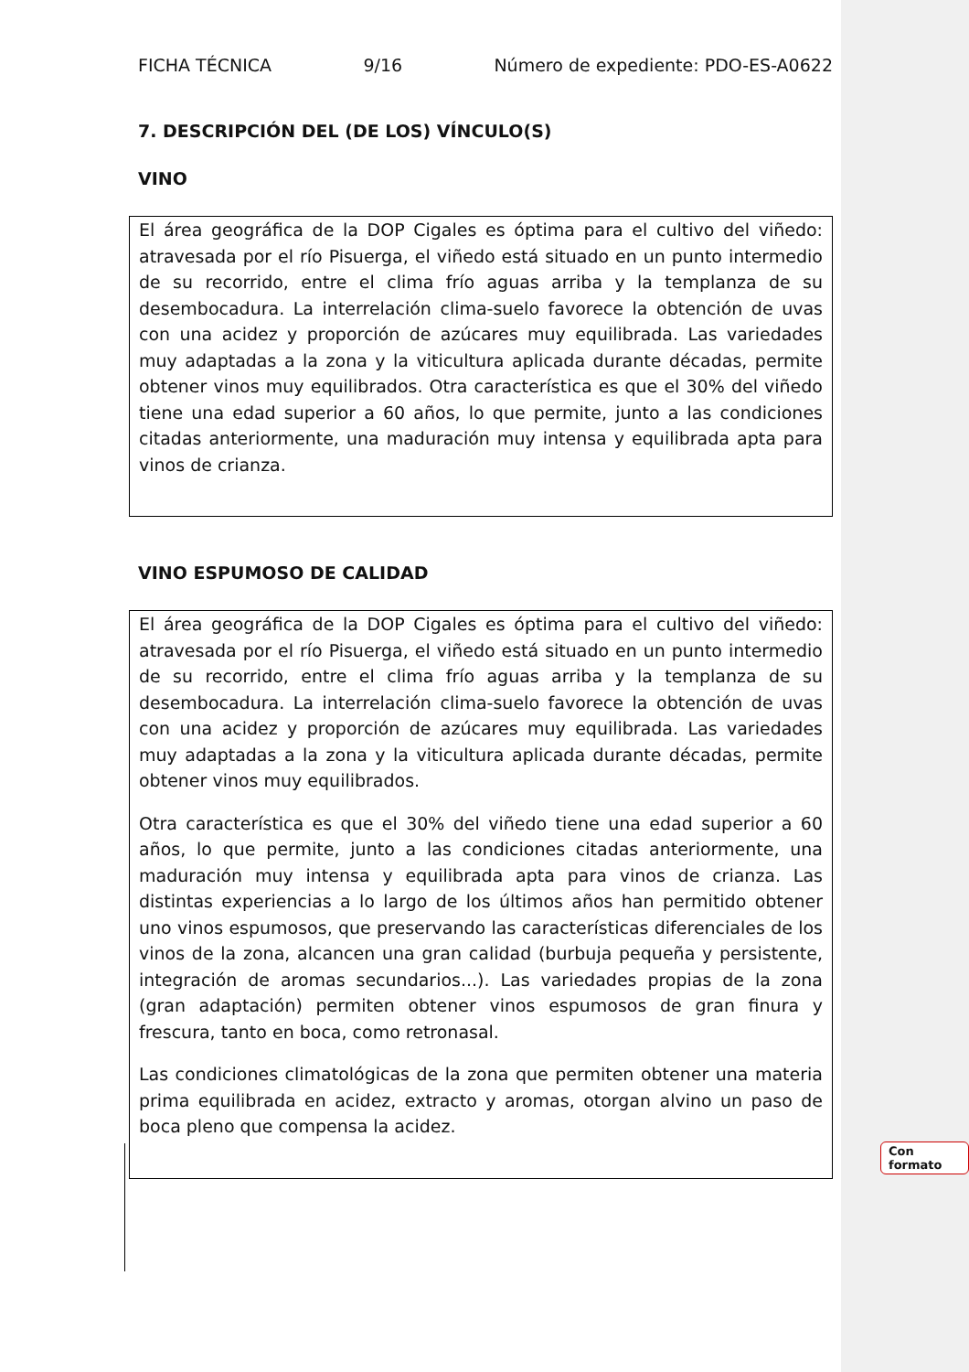FICHA TÉCNICA 9/16 Número de expediente: PDO-ES-A0622
7. DESCRIPCIÓN DEL (DE LOS) VÍNCULO(S)
VINO
El área geográfica de la DOP Cigales es óptima para el cultivo del viñedo: atravesada por el río Pisuerga, el viñedo está situado en un punto intermedio de su recorrido, entre el clima frío aguas arriba y la templanza de su desembocadura. La interrelación clima-suelo favorece la obtención de uvas con una acidez y proporción de azúcares muy equilibrada. Las variedades muy adaptadas a la zona y la viticultura aplicada durante décadas, permite obtener vinos muy equilibrados. Otra característica es que el 30% del viñedo tiene una edad superior a 60 años, lo que permite, junto a las condiciones citadas anteriormente, una maduración muy intensa y equilibrada apta para vinos de crianza.
VINO ESPUMOSO DE CALIDAD
El área geográfica de la DOP Cigales es óptima para el cultivo del viñedo: atravesada por el río Pisuerga, el viñedo está situado en un punto intermedio de su recorrido, entre el clima frío aguas arriba y la templanza de su desembocadura. La interrelación clima-suelo favorece la obtención de uvas con una acidez y proporción de azúcares muy equilibrada. Las variedades muy adaptadas a la zona y la viticultura aplicada durante décadas, permite obtener vinos muy equilibrados.
Otra característica es que el 30% del viñedo tiene una edad superior a 60 años, lo que permite, junto a las condiciones citadas anteriormente, una maduración muy intensa y equilibrada apta para vinos de crianza. Las distintas experiencias a lo largo de los últimos años han permitido obtener uno vinos espumosos, que preservando las características diferenciales de los vinos de la zona, alcancen una gran calidad (burbuja pequeña y persistente, integración de aromas secundarios...). Las variedades propias de la zona (gran adaptación) permiten obtener vinos espumosos de gran finura y frescura, tanto en boca, como retronasal.
Las condiciones climatológicas de la zona que permiten obtener una materia prima equilibrada en acidez, extracto y aromas, otorgan alvino un paso de boca pleno que compensa la acidez.
Con formato